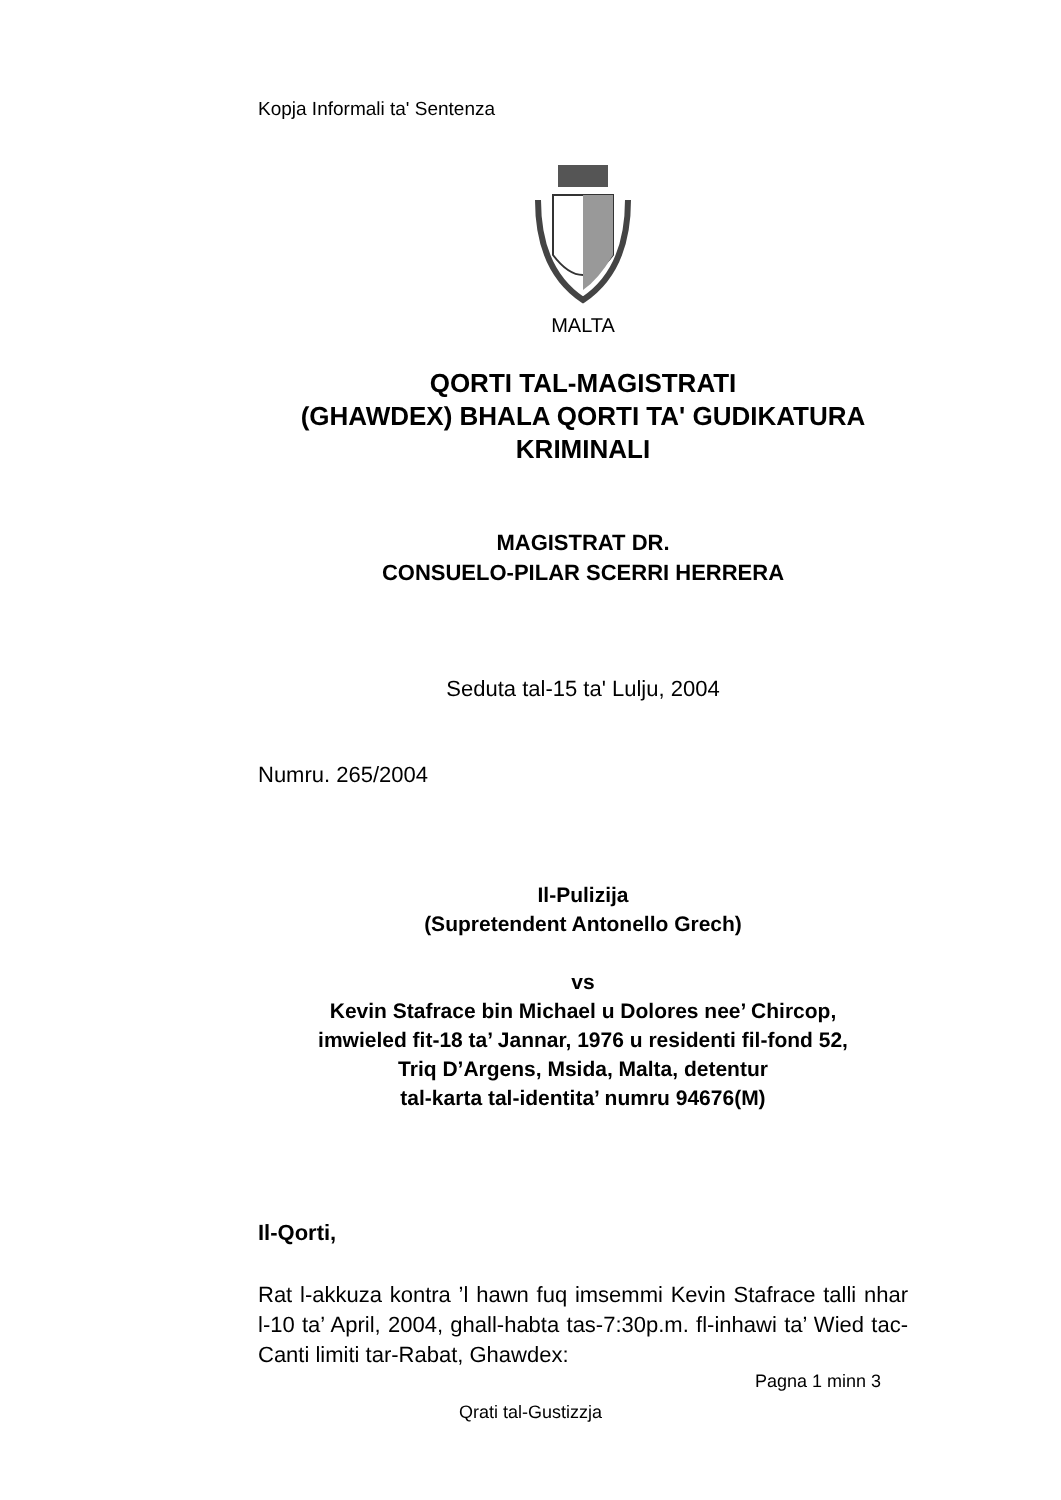Kopja Informali ta' Sentenza
MALTA
QORTI TAL-MAGISTRATI
(GHAWDEX) BHALA QORTI TA' GUDIKATURA
KRIMINALI
MAGISTRAT DR.
CONSUELO-PILAR SCERRI HERRERA
Seduta tal-15 ta' Lulju, 2004
Numru. 265/2004
Il-Pulizija
(Supretendent Antonello Grech)
vs
Kevin Stafrace bin Michael u Dolores nee’ Chircop,
imwieled fit-18 ta’ Jannar, 1976 u residenti fil-fond 52,
Triq D’Argens, Msida, Malta, detentur
tal-karta tal-identita’ numru 94676(M)
Il-Qorti,
Rat l-akkuza kontra ’l hawn fuq imsemmi Kevin Stafrace talli nhar l-10 ta’ April, 2004, ghall-habta tas-7:30p.m. fl-inhawi ta’ Wied tac-Canti limiti tar-Rabat, Ghawdex:
Pagna 1 minn 3
Qrati tal-Gustizzja